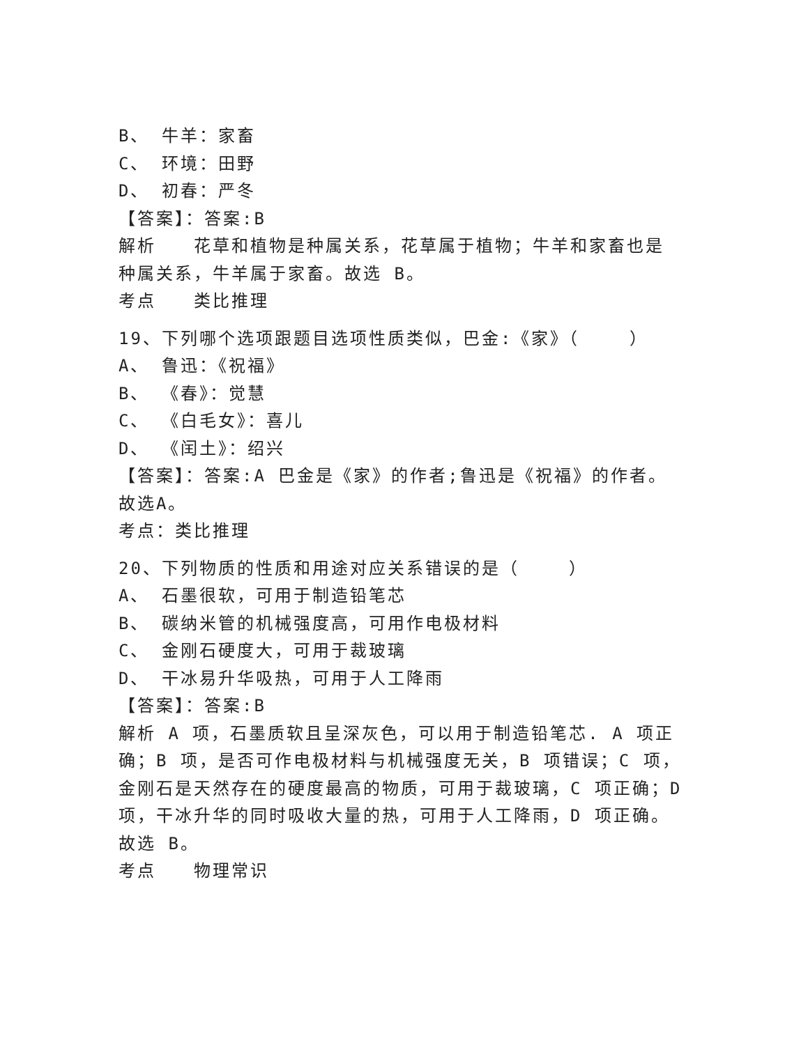B、 牛羊：家畜
C、 环境：田野
D、 初春：严冬
【答案】：答案:B
解析　　花草和植物是种属关系，花草属于植物；牛羊和家畜也是种属关系，牛羊属于家畜。故选 B。
考点　　类比推理
19、下列哪个选项跟题目选项性质类似，巴金:《家》（　　 ）
A、 鲁迅：《祝福》
B、 《春》：觉慧
C、 《白毛女》：喜儿
D、 《闰土》：绍兴
【答案】：答案:A 巴金是《家》的作者;鲁迅是《祝福》的作者。故选A。
考点：类比推理
20、下列物质的性质和用途对应关系错误的是（　　 ）
A、 石墨很软，可用于制造铅笔芯
B、 碳纳米管的机械强度高，可用作电极材料
C、 金刚石硬度大，可用于裁玻璃
D、 干冰易升华吸热，可用于人工降雨
【答案】：答案:B
解析 A 项，石墨质软且呈深灰色，可以用于制造铅笔芯. A 项正确；B 项，是否可作电极材料与机械强度无关，B 项错误；C 项，金刚石是天然存在的硬度最高的物质，可用于裁玻璃，C 项正确；D 项，干冰升华的同时吸收大量的热，可用于人工降雨，D 项正确。故选 B。
考点　　物理常识